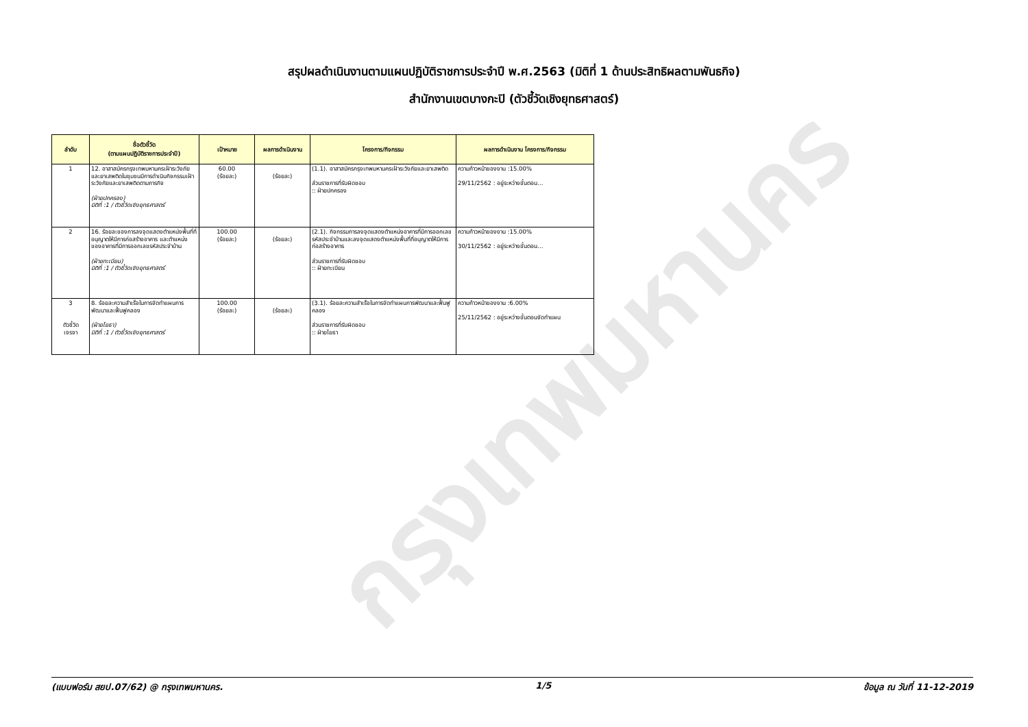กรุงเทพมหานคร
สรุปผลดำเนินงานตามแผนปฏิบัติราชการประจำปี พ.ศ.2563 (มิติที่ 1 ด้านประสิทธิผลตามพันธกิจ)
สำนักงานเขตบางกะปิ (ตัวชี้วัดเชิงยุทธศาสตร์)
| ลำดับ | ชื่อตัวชี้วัด (ตามแผนปฏิบัติราชการประจำปี) | เป้าหมาย | ผลการดำเนินงาน | โครงการ/กิจกรรม | ผลการดำเนินงาน โครงการ/กิจกรรม |
| --- | --- | --- | --- | --- | --- |
| 1 | 12. อาสาสมัครกรุงเทพมหานครเฝ้าระวังภัยและยาเสพติดในชุมชนมีการดำเนินกิจกรรมเฝ้าระวังภัยและยาเสพติดตามภารกิจ (ฝ่ายปกครอง) มิติที่ :1 / ตัวชี้วัดเชิงยุทธศาสตร์ | 60.00 (ร้อยละ) | (ร้อยละ) | (1.1). อาสาสมัครกรุงเทพมหานครเฝ้าระวังภัยและยาเสพติด ส่วนราชการที่รับผิดชอบ :: ฝ่ายปกครอง | ความก้าวหน้าของงาน :15.00% 29/11/2562 : อยู่ระหว่างขั้นตอน... |
| 2 | 16. ร้อยละของการลงจุดแสดงตำแหน่งพื้นที่ที่อนุญาตให้มีการก่อสร้างอาคาร และตำแหน่งของอาคารที่มีการออกเลขรหัสประจำบ้าน (ฝ่ายทะเบียน) มิติที่ :1 / ตัวชี้วัดเชิงยุทธศาสตร์ | 100.00 (ร้อยละ) | (ร้อยละ) | (2.1). กิจกรรมการลงจุดแสดงตำแหน่งอาคารที่มีการออกเลขรหัสประจำบ้านและลงจุดแสดงตำแหน่งพื้นที่ที่อนุญาตให้มีการก่อสร้างอาคาร ส่วนราชการที่รับผิดชอบ :: ฝ่ายทะเบียน | ความก้าวหน้าของงาน :15.00% 30/11/2562 : อยู่ระหว่างขั้นตอน... |
| 3 ตัวชี้วัด เจรจา | 8. ร้อยละความสำเร็จในการจัดทำแผนการพัฒนาและฟื้นฟูคลอง (ฝ่ายโยธา) มิติที่ :1 / ตัวชี้วัดเชิงยุทธศาสตร์ | 100.00 (ร้อยละ) | (ร้อยละ) | (3.1). ร้อยละความสำเร็จในการจัดทำแผนการพัฒนาและฟื้นฟูคลอง ส่วนราชการที่รับผิดชอบ :: ฝ่ายโยธา | ความก้าวหน้าของงาน :6.00% 25/11/2562 : อยู่ระหว่างขั้นตอนจัดทำแผน |
(แบบฟอร์ม สยป.07/62) @ กรุงเทพมหานคร. 1/5 ข้อมูล ณ วันที่ 11-12-2019